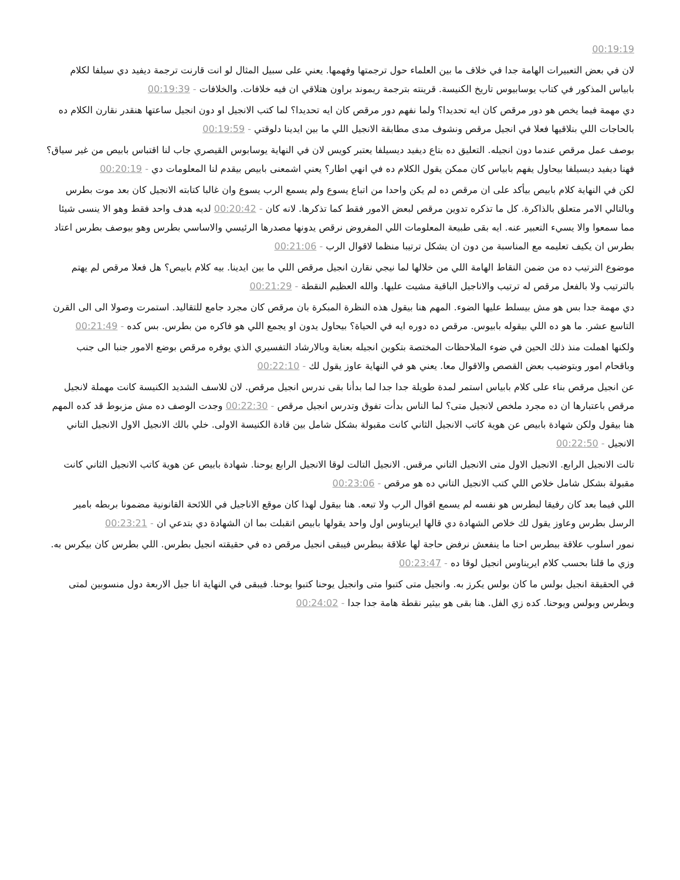00:19:19
لان في بعض التعبيرات الهامة جدا في خلاف ما بين العلماء حول ترجمتها وفهمها. يعني على سبيل المثال لو انت قارنت ترجمة ديفيد دي سيلفا لكلام بابياس المذكور في كتاب يوسابيوس تاريخ الكنيسة. قرينته بترجمة ريموند براون هتلاقي ان فيه خلافات. والخلافات - 00:19:39
دي مهمة فيما يخص هو دور مرقص كان ايه تحديدا؟ ولما نفهم دور مرقص كان ايه تحديدا؟ لما كتب الانجيل او دون انجيل ساعتها هنقدر نقارن الكلام ده بالحاجات اللي بنلاقيها فعلا في انجيل مرقص ونشوف مدى مطابقة الانجيل اللي ما بين ايدينا دلوقتي - 00:19:59
بوصف عمل مرقص عندما دون انجيله. التعليق ده بتاع ديفيد ديسيلفا يعتبر كويس لان في النهاية يوسابوس القيصري جاب لنا اقتباس بابيص من غير سياق؟ فهنا ديفيد ديسيلفا بيحاول يفهم بابياس كان ممكن يقول الكلام ده في انهي اطار؟ يعني اشمعنى بابيص بيقدم لنا المعلومات دي - 00:20:19
لكن في النهاية كلام بابيص بيأكد على ان مرقص ده لم يكن واحدا من اتباع يسوع ولم يسمع الرب يسوع وان غالبا كتابته الانجيل كان بعد موت بطرس وبالتالي الامر متعلق بالذاكرة. كل ما تذكره تدوين مرقص لبعض الامور فقط كما تذكرها. لانه كان - 00:20:42 لديه هدف واحد فقط وهو الا ينسى شيئا مما سمعوا والا يسيء التعبير عنه. ايه بقى طبيعة المعلومات اللي المفروض نرقص يدونها مصدرها الرئيسي والاساسي بطرس وهو بيوصف بطرس اعتاد بطرس ان يكيف تعليمه مع المناسبة من دون ان يشكل ترتيبا منظما لاقوال الرب - 00:21:06
موضوع الترتيب ده من ضمن النقاط الهامة اللي من خلالها لما نيجي نقارن انجيل مرقص اللي ما بين ايدينا. بيه كلام بابيص؟ هل فعلا مرقص لم يهتم بالترتيب ولا بالفعل مرقص له ترتيب والاناجيل الباقية مشيت عليها. والله العظيم النقطة - 00:21:29
دي مهمة جدا بس هو مش بيسلط عليها الضوء. المهم هنا بيقول هذه النظرة المبكرة بان مرقص كان مجرد جامع للتقاليد. استمرت وصولا الى الى القرن التاسع عشر. ما هو ده اللي بيقوله بابيوس. مرقص ده دوره ايه في الحياة؟ بيحاول يدون او يجمع اللي هو فاكره من بطرس. بس كده - 00:21:49
ولكنها اهملت منذ ذلك الحين في ضوء الملاحظات المختصة بتكوين انجيله بعناية وبالارشاد التفسيري الذي يوفره مرقص بوضع الامور جنبا الى جنب وباقحام امور وبتوضيب بعض القصص والاقوال معا. يعني هو في النهاية عاوز يقول لك - 00:22:10
عن انجيل مرقص بناء على كلام بابياس استمر لمدة طويلة جدا جدا لما بدأنا بقى ندرس انجيل مرقص. لان للاسف الشديد الكنيسة كانت مهملة لانجيل مرقص باعتبارها ان ده مجرد ملخص لانجيل متى؟ لما الناس بدأت تفوق وتدرس انجيل مرقص - 00:22:30 وجدت الوصف ده مش مزبوط قد كده المهم هنا بيقول ولكن شهادة بابيص عن هوية كاتب الانجيل الثاني كانت مقبولة بشكل شامل بين قادة الكنيسة الاولى. خلي بالك الانجيل الاول الانجيل التاني الانجيل - 00:22:50
تالت الانجيل الرابع. الانجيل الاول متى الانجيل التاني مرقس. الانجيل التالت لوقا الانجيل الرابع يوحنا. شهادة بابيص عن هوية كاتب الانجيل الثاني كانت مقبولة بشكل شامل خلاص اللي كتب الانجيل التاني ده هو مرقص - 00:23:06
اللي فيما بعد كان رفيقا لبطرس هو نفسه لم يسمع اقوال الرب ولا تبعه. هنا بيقول لهذا كان موقع الاناجيل في اللائحة القانونية مضمونا بربطه بامير الرسل بطرس وعاوز يقول لك خلاص الشهادة دي قالها ايريناوس اول واحد يقولها بابيص اتقبلت بما ان الشهادة دي بتدعي ان - 00:23:21
نمور اسلوب علاقة ببطرس احنا ما ينفعش نرفض حاجة لها علاقة ببطرس فيبقى انجيل مرقص ده في حقيقته انجيل بطرس. اللي بطرس كان بيكرس به. وزي ما قلنا بحسب كلام ايريناوس انجيل لوقا ده - 00:23:47
في الحقيقة انجيل بولس ما كان بولس يكرز به. وانجيل متى كتبوا متى وانجيل يوحنا كتبوا يوحنا. فيبقى في النهاية انا جيل الاربعة دول منسوبين لمتى وبطرس وبولس ويوحنا. كده زي الفل. هنا بقى هو بيثير نقطة هامة جدا جدا - 00:24:02